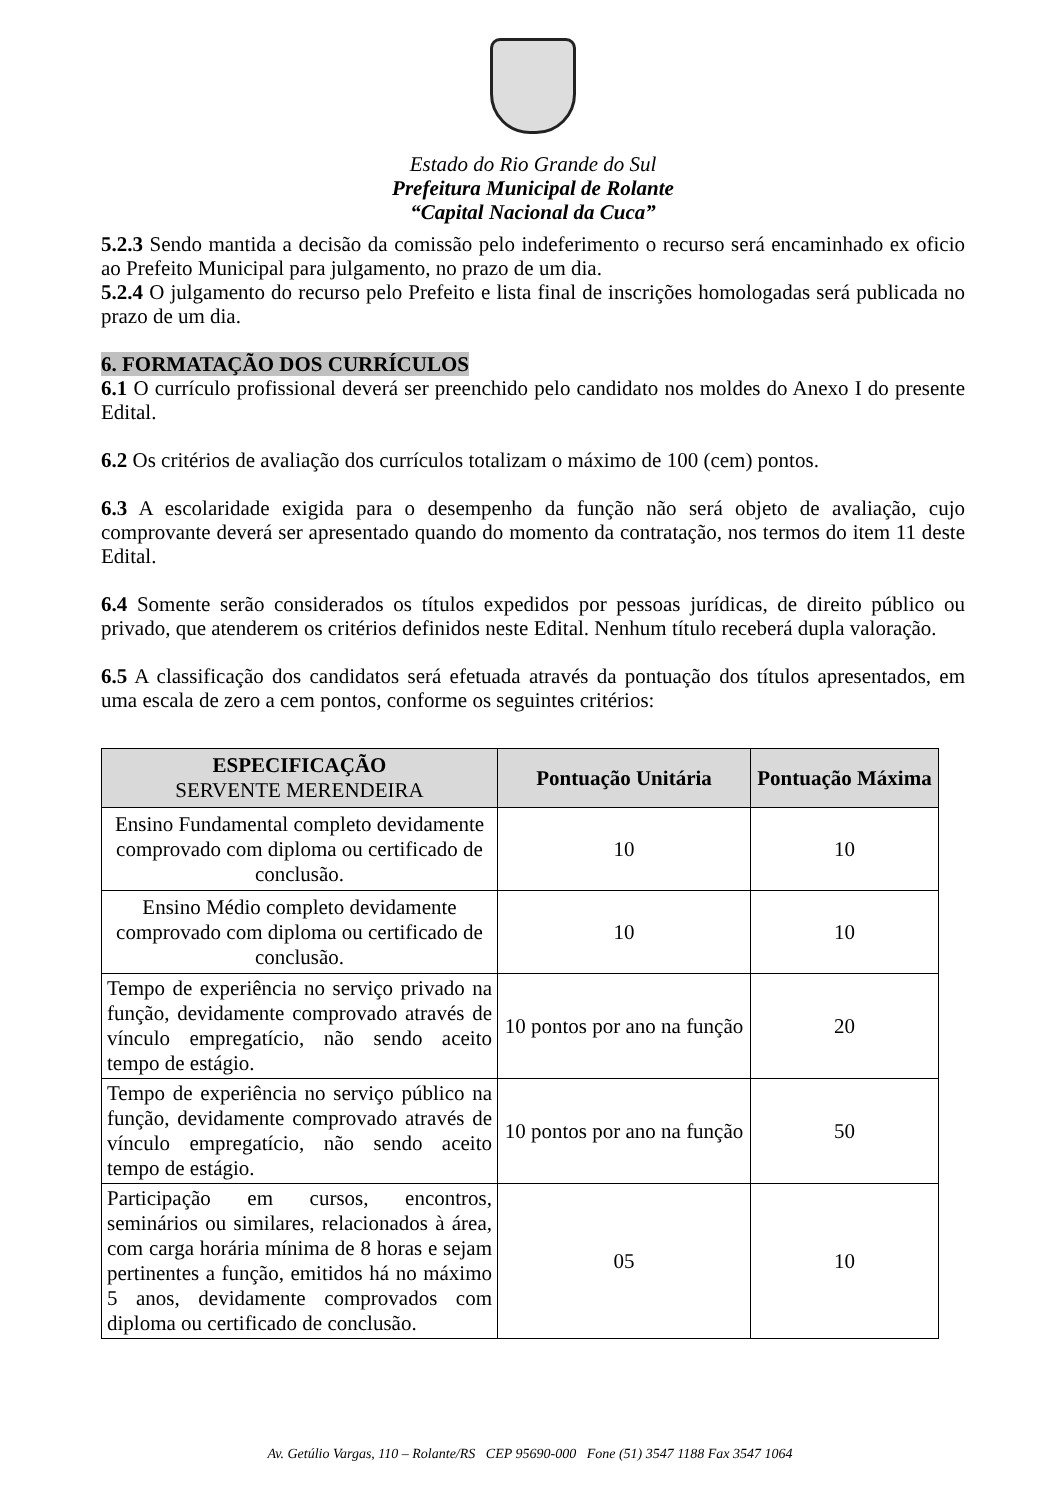Estado do Rio Grande do Sul
Prefeitura Municipal de Rolante
“Capital Nacional da Cuca”
5.2.3 Sendo mantida a decisão da comissão pelo indeferimento o recurso será encaminhado ex oficio ao Prefeito Municipal para julgamento, no prazo de um dia.
5.2.4 O julgamento do recurso pelo Prefeito e lista final de inscrições homologadas será publicada no prazo de um dia.
6. FORMATAÇÃO DOS CURRÍCULOS
6.1 O currículo profissional deverá ser preenchido pelo candidato nos moldes do Anexo I do presente Edital.
6.2 Os critérios de avaliação dos currículos totalizam o máximo de 100 (cem) pontos.
6.3 A escolaridade exigida para o desempenho da função não será objeto de avaliação, cujo comprovante deverá ser apresentado quando do momento da contratação, nos termos do item 11 deste Edital.
6.4 Somente serão considerados os títulos expedidos por pessoas jurídicas, de direito público ou privado, que atenderem os critérios definidos neste Edital. Nenhum título receberá dupla valoração.
6.5 A classificação dos candidatos será efetuada através da pontuação dos títulos apresentados, em uma escala de zero a cem pontos, conforme os seguintes critérios:
| ESPECIFICAÇÃO SERVENTE MERENDEIRA | Pontuação Unitária | Pontuação Máxima |
| --- | --- | --- |
| Ensino Fundamental completo devidamente comprovado com diploma ou certificado de conclusão. | 10 | 10 |
| Ensino Médio completo devidamente comprovado com diploma ou certificado de conclusão. | 10 | 10 |
| Tempo de experiência no serviço privado na função, devidamente comprovado através de vínculo empregatício, não sendo aceito tempo de estágio. | 10 pontos por ano na função | 20 |
| Tempo de experiência no serviço público na função, devidamente comprovado através de vínculo empregatício, não sendo aceito tempo de estágio. | 10 pontos por ano na função | 50 |
| Participação em cursos, encontros, seminários ou similares, relacionados à área, com carga horária mínima de 8 horas e sejam pertinentes a função, emitidos há no máximo 5 anos, devidamente comprovados com diploma ou certificado de conclusão. | 05 | 10 |
Av. Getúlio Vargas, 110 – Rolante/RS CEP 95690-000 Fone (51) 3547 1188 Fax 3547 1064